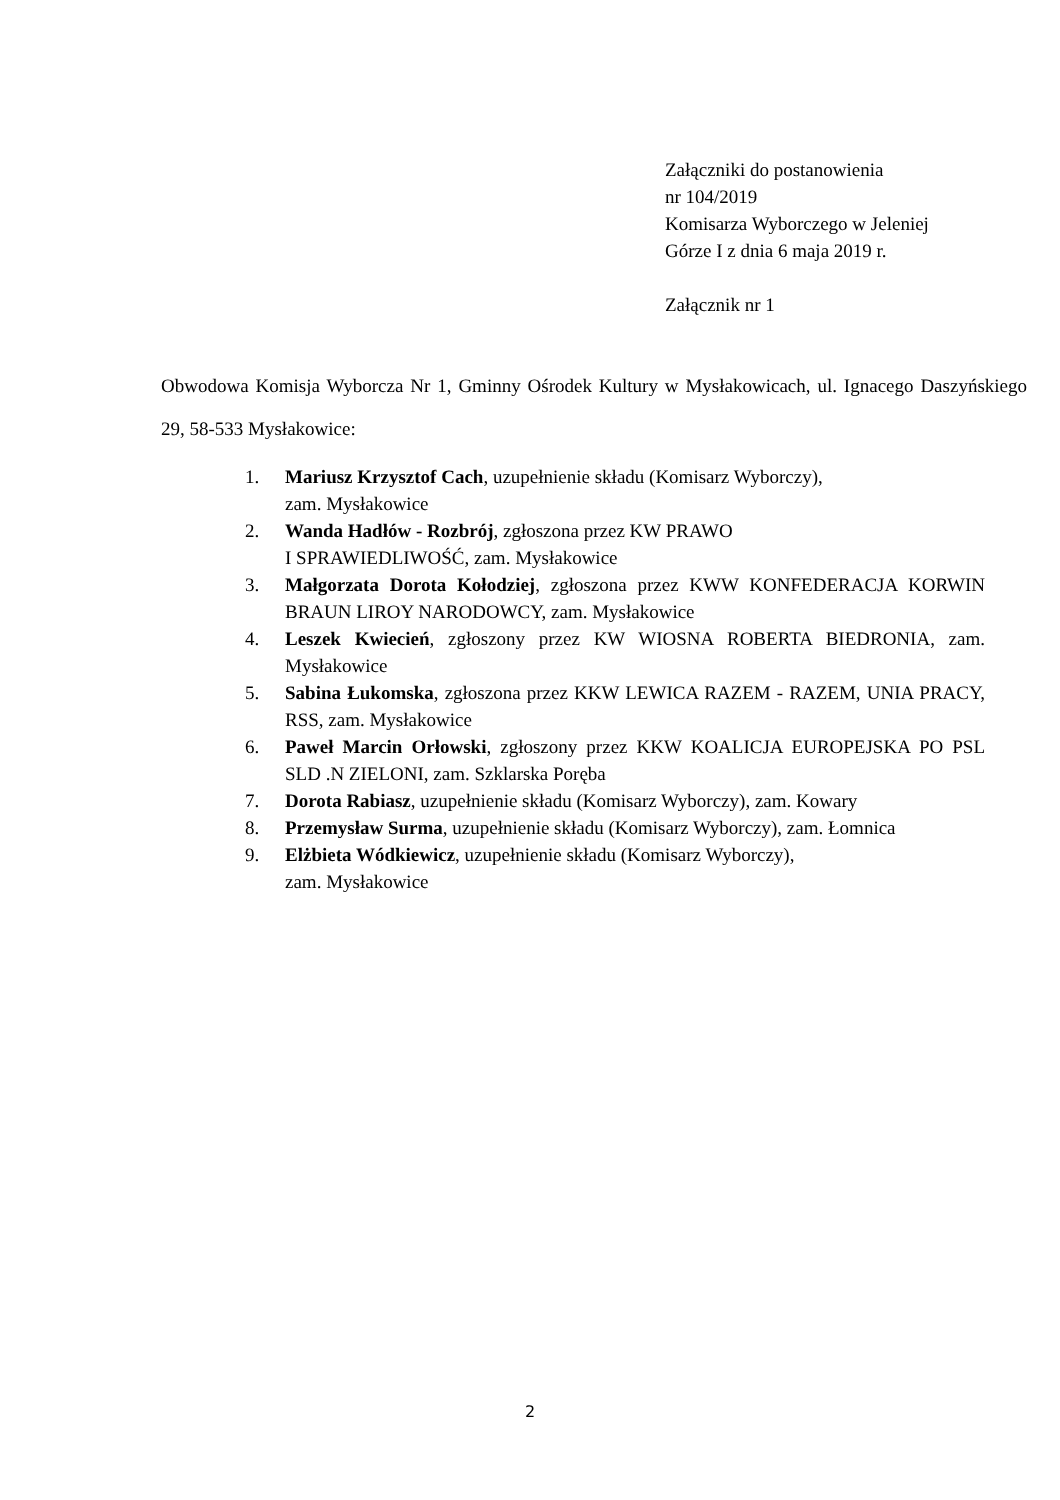Załączniki do postanowienia
nr 104/2019
Komisarza Wyborczego w Jeleniej
Górze I z dnia 6 maja 2019 r.
Załącznik nr 1
Obwodowa Komisja Wyborcza Nr 1, Gminny Ośrodek Kultury w Mysłakowicach, ul. Ignacego Daszyńskiego 29, 58-533 Mysłakowice:
1. Mariusz Krzysztof Cach, uzupełnienie składu (Komisarz Wyborczy),
zam. Mysłakowice
2. Wanda Hadłów - Rozbrój, zgłoszona przez KW PRAWO
I SPRAWIEDLIWOŚĆ, zam. Mysłakowice
3. Małgorzata Dorota Kołodziej, zgłoszona przez KWW KONFEDERACJA KORWIN BRAUN LIROY NARODOWCY, zam. Mysłakowice
4. Leszek Kwiecień, zgłoszony przez KW WIOSNA ROBERTA BIEDRONIA, zam. Mysłakowice
5. Sabina Łukomska, zgłoszona przez KKW LEWICA RAZEM - RAZEM, UNIA PRACY, RSS, zam. Mysłakowice
6. Paweł Marcin Orłowski, zgłoszony przez KKW KOALICJA EUROPEJSKA PO PSL SLD .N ZIELONI, zam. Szklarska Poręba
7. Dorota Rabiasz, uzupełnienie składu (Komisarz Wyborczy), zam. Kowary
8. Przemysław Surma, uzupełnienie składu (Komisarz Wyborczy), zam. Łomnica
9. Elżbieta Wódkiewicz, uzupełnienie składu (Komisarz Wyborczy),
zam. Mysłakowice
2